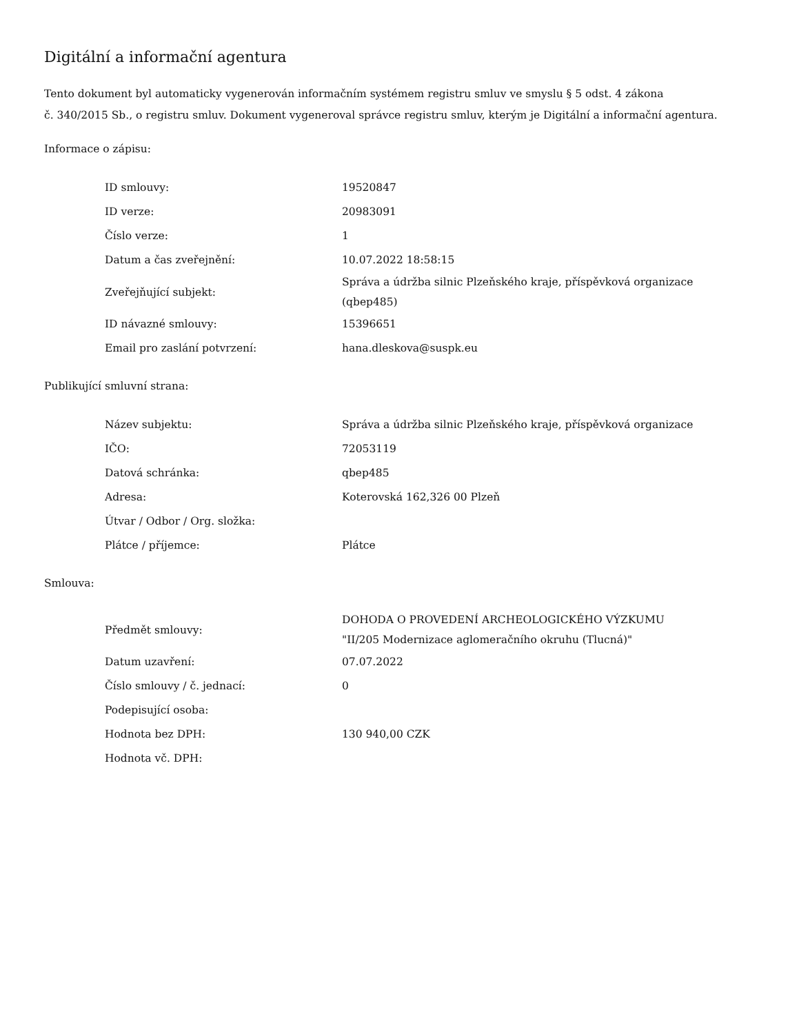Digitální a informační agentura
Tento dokument byl automaticky vygenerován informačním systémem registru smluv ve smyslu § 5 odst. 4 zákona
č. 340/2015 Sb., o registru smluv. Dokument vygeneroval správce registru smluv, kterým je Digitální a informační agentura.
Informace o zápisu:
| ID smlouvy: | 19520847 |
| ID verze: | 20983091 |
| Číslo verze: | 1 |
| Datum a čas zveřejnění: | 10.07.2022 18:58:15 |
| Zveřejňující subjekt: | Správa a údržba silnic Plzeňského kraje, příspěvková organizace (qbep485) |
| ID návazné smlouvy: | 15396651 |
| Email pro zaslání potvrzení: | hana.dleskova@suspk.eu |
Publikující smluvní strana:
| Název subjektu: | Správa a údržba silnic Plzeňského kraje, příspěvková organizace |
| IČO: | 72053119 |
| Datová schránka: | qbep485 |
| Adresa: | Koterovská 162,326 00 Plzeň |
| Útvar / Odbor / Org. složka: | |
| Plátce / příjemce: | Plátce |
Smlouva:
| Předmět smlouvy: | DOHODA O PROVEDENÍ ARCHEOLOGICKÉHO VÝZKUMU "II/205 Modernizace aglomeračního okruhu (Tlucná)" |
| Datum uzavření: | 07.07.2022 |
| Číslo smlouvy / č. jednací: | 0 |
| Podepisující osoba: | |
| Hodnota bez DPH: | 130 940,00 CZK |
| Hodnota vč. DPH: | |